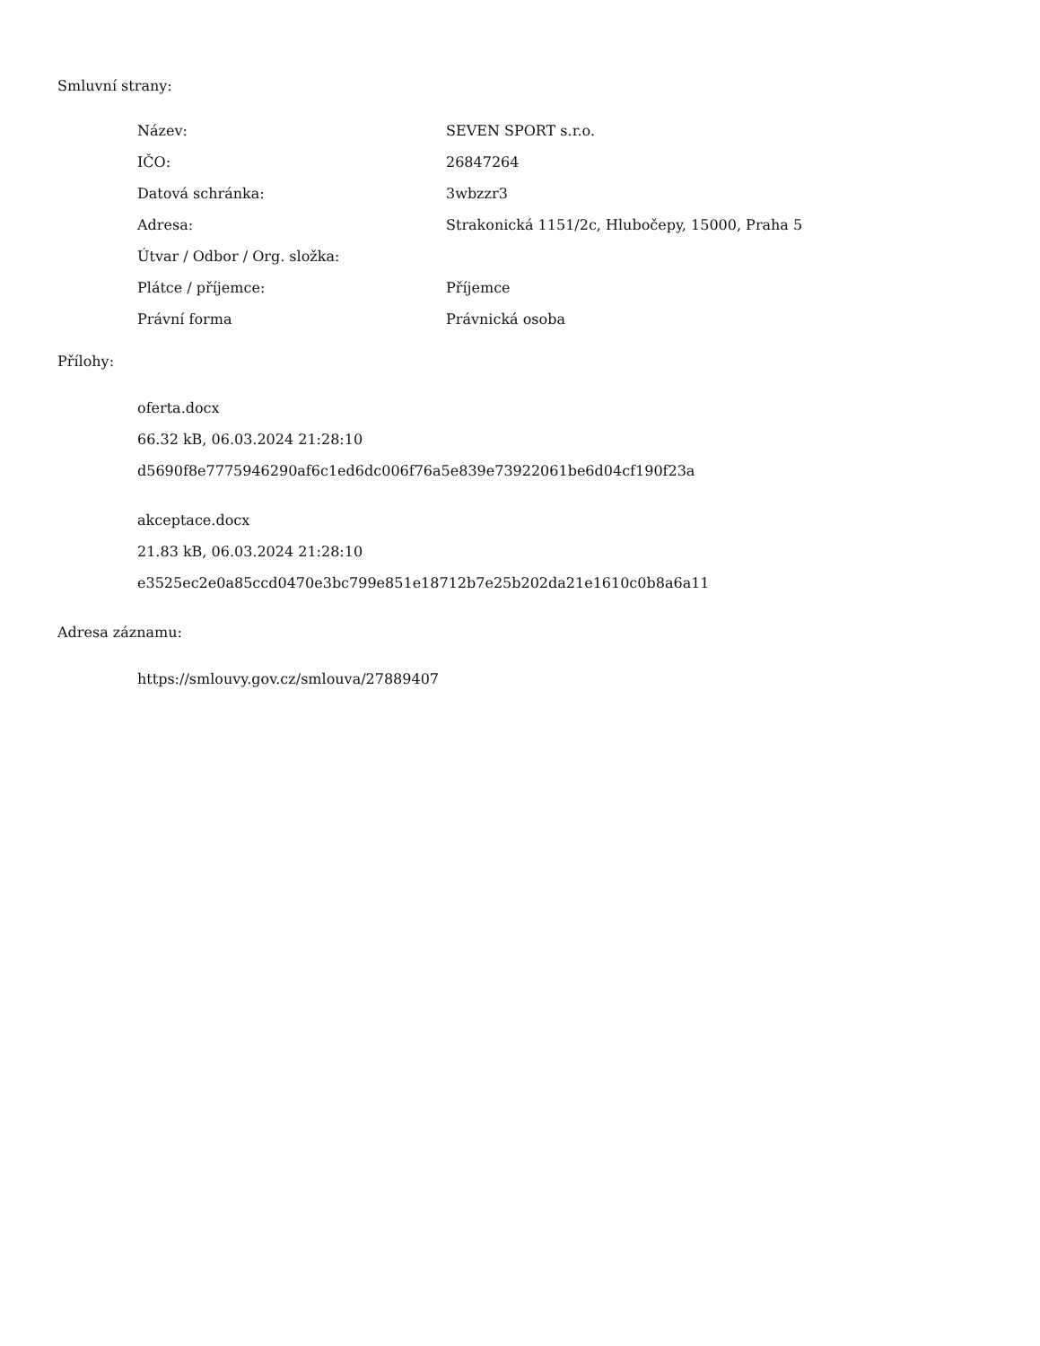Smluvní strany:
| Název: | SEVEN SPORT s.r.o. |
| IČO: | 26847264 |
| Datová schránka: | 3wbzzr3 |
| Adresa: | Strakonická 1151/2c, Hlubočepy, 15000, Praha 5 |
| Útvar / Odbor / Org. složka: | |
| Plátce / příjemce: | Příjemce |
| Právní forma | Právnická osoba |
Přílohy:
oferta.docx
66.32 kB, 06.03.2024 21:28:10
d5690f8e7775946290af6c1ed6dc006f76a5e839e73922061be6d04cf190f23a
akceptace.docx
21.83 kB, 06.03.2024 21:28:10
e3525ec2e0a85ccd0470e3bc799e851e18712b7e25b202da21e1610c0b8a6a11
Adresa záznamu:
https://smlouvy.gov.cz/smlouva/27889407